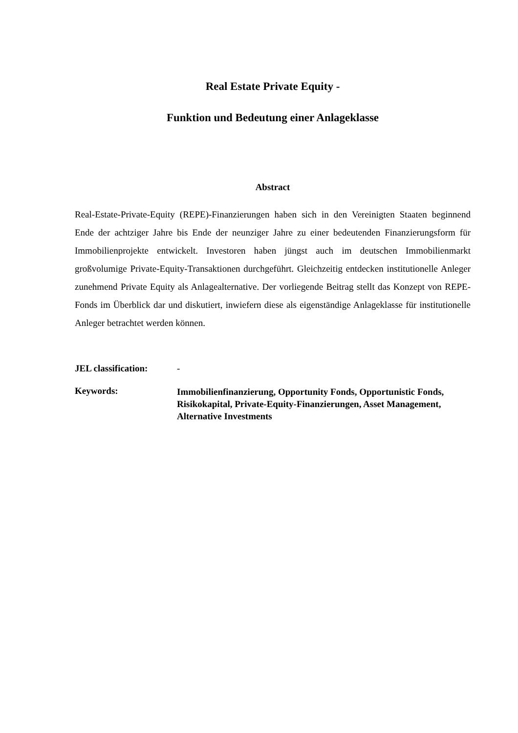Real Estate Private Equity -
Funktion und Bedeutung einer Anlageklasse
Abstract
Real-Estate-Private-Equity (REPE)-Finanzierungen haben sich in den Vereinigten Staaten beginnend Ende der achtziger Jahre bis Ende der neunziger Jahre zu einer bedeutenden Finanzierungsform für Immobilienprojekte entwickelt. Investoren haben jüngst auch im deutschen Immobilienmarkt großvolumige Private-Equity-Transaktionen durchgeführt. Gleichzeitig entdecken institutionelle Anleger zunehmend Private Equity als Anlagealternative. Der vorliegende Beitrag stellt das Konzept von REPE-Fonds im Überblick dar und diskutiert, inwiefern diese als eigenständige Anlageklasse für institutionelle Anleger betrachtet werden können.
JEL classification:
-
Keywords:
Immobilienfinanzierung, Opportunity Fonds, Opportunistic Fonds, Risikokapital, Private-Equity-Finanzierungen, Asset Management, Alternative Investments